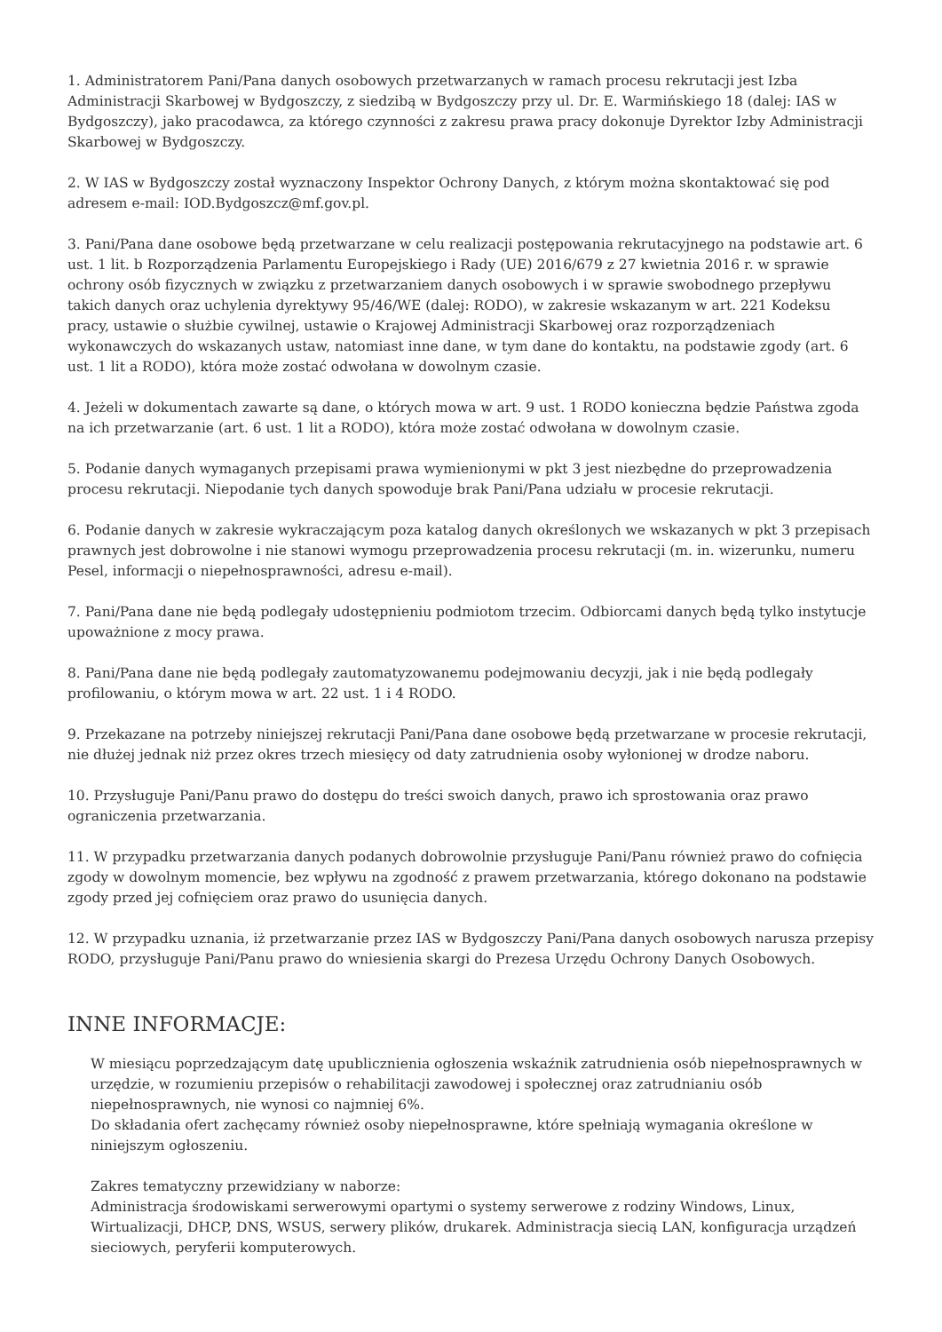1. Administratorem Pani/Pana danych osobowych przetwarzanych w ramach procesu rekrutacji jest Izba Administracji Skarbowej w Bydgoszczy, z siedzibą w Bydgoszczy przy ul. Dr. E. Warmińskiego 18 (dalej: IAS w Bydgoszczy), jako pracodawca, za którego czynności z zakresu prawa pracy dokonuje Dyrektor Izby Administracji Skarbowej w Bydgoszczy.
2. W IAS w Bydgoszczy został wyznaczony Inspektor Ochrony Danych, z którym można skontaktować się pod adresem e-mail: IOD.Bydgoszcz@mf.gov.pl.
3. Pani/Pana dane osobowe będą przetwarzane w celu realizacji postępowania rekrutacyjnego na podstawie art. 6 ust. 1 lit. b Rozporządzenia Parlamentu Europejskiego i Rady (UE) 2016/679 z 27 kwietnia 2016 r. w sprawie ochrony osób fizycznych w związku z przetwarzaniem danych osobowych i w sprawie swobodnego przepływu takich danych oraz uchylenia dyrektywy 95/46/WE (dalej: RODO), w zakresie wskazanym w art. 221 Kodeksu pracy, ustawie o służbie cywilnej, ustawie o Krajowej Administracji Skarbowej oraz rozporządzeniach wykonawczych do wskazanych ustaw, natomiast inne dane, w tym dane do kontaktu, na podstawie zgody (art. 6 ust. 1 lit a RODO), która może zostać odwołana w dowolnym czasie.
4. Jeżeli w dokumentach zawarte są dane, o których mowa w art. 9 ust. 1 RODO konieczna będzie Państwa zgoda na ich przetwarzanie (art. 6 ust. 1 lit a RODO), która może zostać odwołana w dowolnym czasie.
5. Podanie danych wymaganych przepisami prawa wymienionymi w pkt 3 jest niezbędne do przeprowadzenia procesu rekrutacji. Niepodanie tych danych spowoduje brak Pani/Pana udziału w procesie rekrutacji.
6. Podanie danych w zakresie wykraczającym poza katalog danych określonych we wskazanych w pkt 3 przepisach prawnych jest dobrowolne i nie stanowi wymogu przeprowadzenia procesu rekrutacji (m. in. wizerunku, numeru Pesel, informacji o niepełnosprawności, adresu e-mail).
7. Pani/Pana dane nie będą podlegały udostępnieniu podmiotom trzecim. Odbiorcami danych będą tylko instytucje upoważnione z mocy prawa.
8. Pani/Pana dane nie będą podlegały zautomatyzowanemu podejmowaniu decyzji, jak i nie będą podlegały profilowaniu, o którym mowa w art. 22 ust. 1 i 4 RODO.
9. Przekazane na potrzeby niniejszej rekrutacji Pani/Pana dane osobowe będą przetwarzane w procesie rekrutacji, nie dłużej jednak niż przez okres trzech miesięcy od daty zatrudnienia osoby wyłonionej w drodze naboru.
10. Przysługuje Pani/Panu prawo do dostępu do treści swoich danych, prawo ich sprostowania oraz prawo ograniczenia przetwarzania.
11. W przypadku przetwarzania danych podanych dobrowolnie przysługuje Pani/Panu również prawo do cofnięcia zgody w dowolnym momencie, bez wpływu na zgodność z prawem przetwarzania, którego dokonano na podstawie zgody przed jej cofnięciem oraz prawo do usunięcia danych.
12. W przypadku uznania, iż przetwarzanie przez IAS w Bydgoszczy Pani/Pana danych osobowych narusza przepisy RODO, przysługuje Pani/Panu prawo do wniesienia skargi do Prezesa Urzędu Ochrony Danych Osobowych.
INNE INFORMACJE:
W miesiącu poprzedzającym datę upublicznienia ogłoszenia wskaźnik zatrudnienia osób niepełnosprawnych w urzędzie, w rozumieniu przepisów o rehabilitacji zawodowej i społecznej oraz zatrudnianiu osób niepełnosprawnych, nie wynosi co najmniej 6%.
Do składania ofert zachęcamy również osoby niepełnosprawne, które spełniają wymagania określone w niniejszym ogłoszeniu.
Zakres tematyczny przewidziany w naborze:
Administracja środowiskami serwerowymi opartymi o systemy serwerowe z rodziny Windows, Linux, Wirtualizacji, DHCP, DNS, WSUS, serwery plików, drukarek. Administracja siecią LAN, konfiguracja urządzeń sieciowych, peryferii komputerowych.